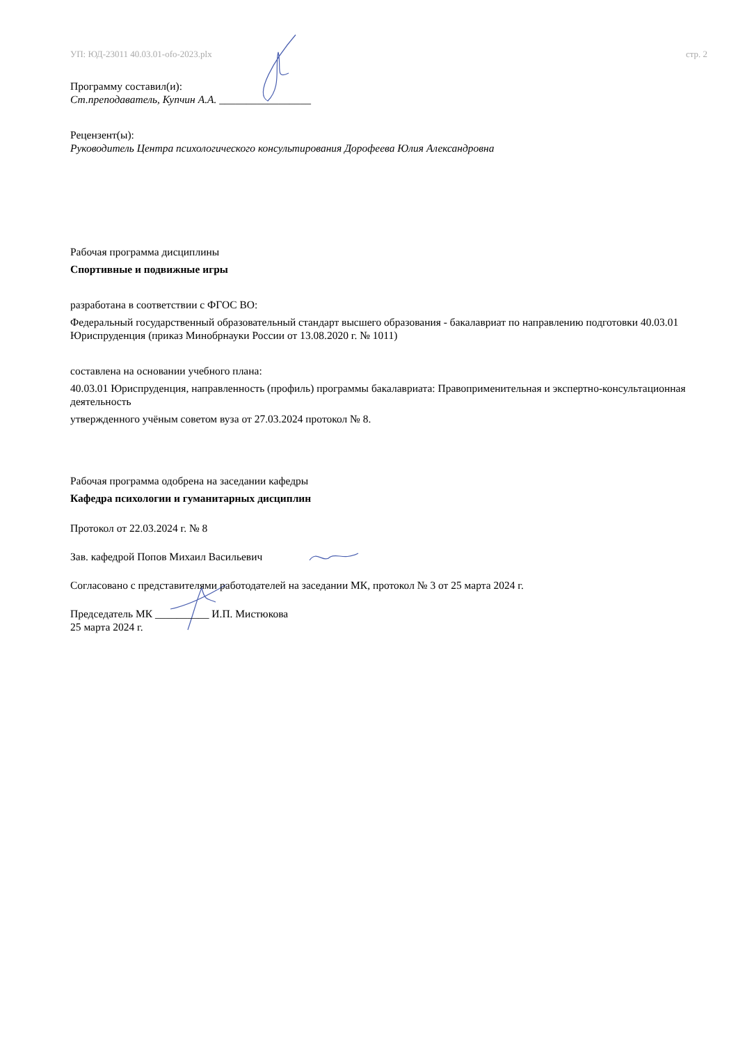УП: ЮД-23011 40.03.01-ofo-2023.plx стр. 2
Программу составил(и):
Ст.преподаватель, Купчин А.А. _________________
Рецензент(ы):
Руководитель Центра психологического консультирования Дорофеева Юлия Александровна
Рабочая программа дисциплины
Спортивные и подвижные игры
разработана в соответствии с ФГОС ВО:
Федеральный государственный образовательный стандарт высшего образования - бакалавриат по направлению подготовки 40.03.01 Юриспруденция (приказ Минобрнауки России от 13.08.2020 г. № 1011)
составлена на основании учебного плана:
40.03.01 Юриспруденция, направленность (профиль) программы бакалавриата: Правоприменительная и экспертно-консультационная деятельность
утвержденного учёным советом вуза от 27.03.2024 протокол № 8.
Рабочая программа одобрена на заседании кафедры
Кафедра психологии и гуманитарных дисциплин
Протокол от 22.03.2024 г. № 8
Зав. кафедрой Попов Михаил Васильевич
Согласовано с представителями работодателей на заседании МК, протокол № 3 от 25 марта 2024 г.
Председатель МК __________ И.П. Мистюкова
25 марта 2024 г.